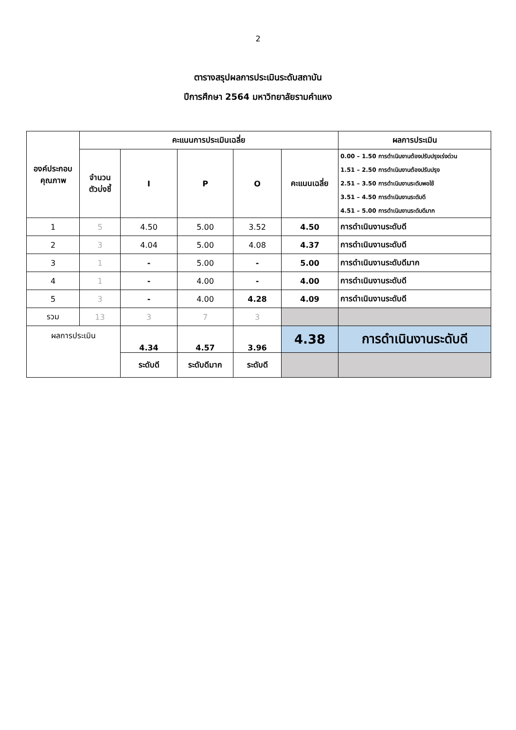2
ตารางสรุปผลการประเมินระดับสถาบัน
ปีการศึกษา 2564 มหาวิทยาลัยรามคำแหง
| องค์ประกอบ คุณภาพ | คะแนนการประเมินเฉลี่ย | | | | | ผลการประเมิน |
| --- | --- | --- | --- | --- | --- | --- |
| | จำนวน ตัวบ่งชี้ | I | P | O | คะแนนเฉลี่ย | 0.00 – 1.50 การดำเนินงานต้องปรับปรุงเร่งด่วน 1.51 – 2.50 การดำเนินงานต้องปรับปรุง 2.51 – 3.50 การดำเนินงานระดับพอใช้ 3.51 – 4.50 การดำเนินงานระดับดี 4.51 – 5.00 การดำเนินงานระดับดีมาก |
| 1 | 5 | 4.50 | 5.00 | 3.52 | 4.50 | การดำเนินงานระดับดี |
| 2 | 3 | 4.04 | 5.00 | 4.08 | 4.37 | การดำเนินงานระดับดี |
| 3 | 1 | - | 5.00 | - | 5.00 | การดำเนินงานระดับดีมาก |
| 4 | 1 | - | 4.00 | - | 4.00 | การดำเนินงานระดับดี |
| 5 | 3 | - | 4.00 | 4.28 | 4.09 | การดำเนินงานระดับดี |
| รวม | 13 | 3 | 7 | 3 | | |
| ผลการประเมิน | | 4.34 | 4.57 | 3.96 | 4.38 | การดำเนินงานระดับดี |
| | | ระดับดี | ระดับดีมาก | ระดับดี | | |